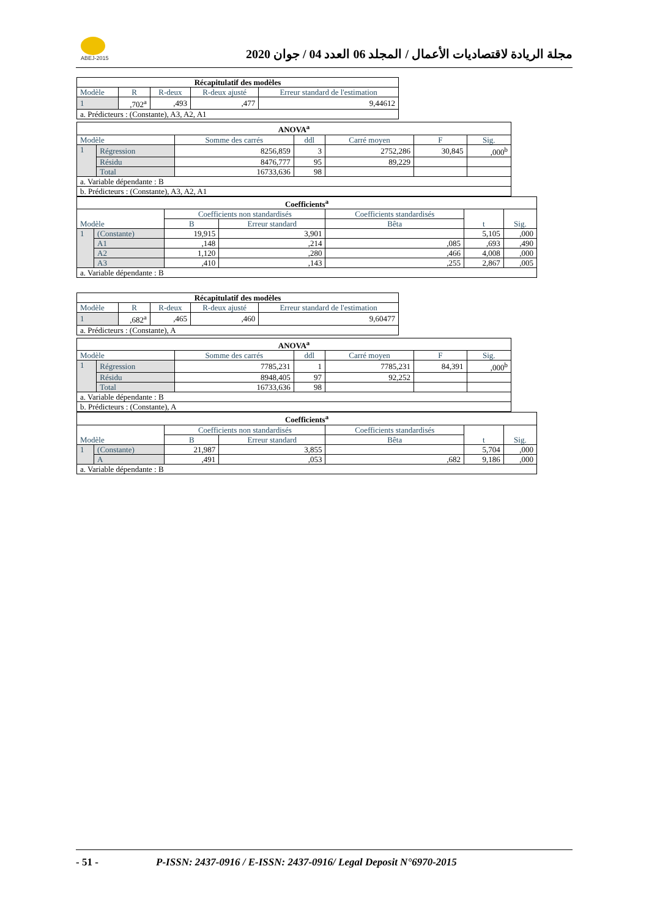ABEJ-2015
مجلة الريادة لاقتصاديات الأعمال / المجلد 06 العدد 04 / جوان 2020
| Récapitulatif des modèles | | | | |
| --- | --- | --- | --- | --- |
| Modèle | R | R-deux | R-deux ajusté | Erreur standard de l'estimation |
| 1 | ,702<sup>a</sup> | ,493 | ,477 | 9,44612 |
| a. Prédicteurs : (Constante), A3, A2, A1 | | | | |
| ANOVA<sup>a</sup> | | | | | | |
| --- | --- | --- | --- | --- | --- | --- |
| Modèle | | Somme des carrés | ddl | Carré moyen | F | Sig. |
| 1 | Régression | 8256,859 | 3 | 2752,286 | 30,845 | ,000<sup>b</sup> |
| | Résidu | 8476,777 | 95 | 89,229 | | |
| | Total | 16733,636 | 98 | | | |
| a. Variable dépendante : B | | | | | | |
| b. Prédicteurs : (Constante), A3, A2, A1 | | | | | | |
| Coefficients<sup>a</sup> | | | | | | |
| --- | --- | --- | --- | --- | --- | --- |
| Modèle | | Coefficients non standardisés | | Coefficients standardisés | t | Sig. |
| | | B | Erreur standard | Bêta | | |
| 1 | (Constante) | 19,915 | 3,901 | | 5,105 | ,000 |
| | A1 | ,148 | ,214 | ,085 | ,693 | ,490 |
| | A2 | 1,120 | ,280 | ,466 | 4,008 | ,000 |
| | A3 | ,410 | ,143 | ,255 | 2,867 | ,005 |
| a. Variable dépendante : B | | | | | | |
| Récapitulatif des modèles | | | | |
| --- | --- | --- | --- | --- |
| Modèle | R | R-deux | R-deux ajusté | Erreur standard de l'estimation |
| 1 | ,682<sup>a</sup> | ,465 | ,460 | 9,60477 |
| a. Prédicteurs : (Constante), A | | | | |
| ANOVA<sup>a</sup> | | | | | | |
| --- | --- | --- | --- | --- | --- | --- |
| Modèle | | Somme des carrés | ddl | Carré moyen | F | Sig. |
| 1 | Régression | 7785,231 | 1 | 7785,231 | 84,391 | ,000<sup>b</sup> |
| | Résidu | 8948,405 | 97 | 92,252 | | |
| | Total | 16733,636 | 98 | | | |
| a. Variable dépendante : B | | | | | | |
| b. Prédicteurs : (Constante), A | | | | | | |
| Coefficients<sup>a</sup> | | | | | | |
| --- | --- | --- | --- | --- | --- | --- |
| Modèle | | Coefficients non standardisés | | Coefficients standardisés | t | Sig. |
| | | B | Erreur standard | Bêta | | |
| 1 | (Constante) | 21,987 | 3,855 | | 5,704 | ,000 |
| | A | ,491 | ,053 | ,682 | 9,186 | ,000 |
| a. Variable dépendante : B | | | | | | |
- 51 - P-ISSN: 2437-0916 / E-ISSN: 2437-0916/ Legal Deposit N°6970-2015